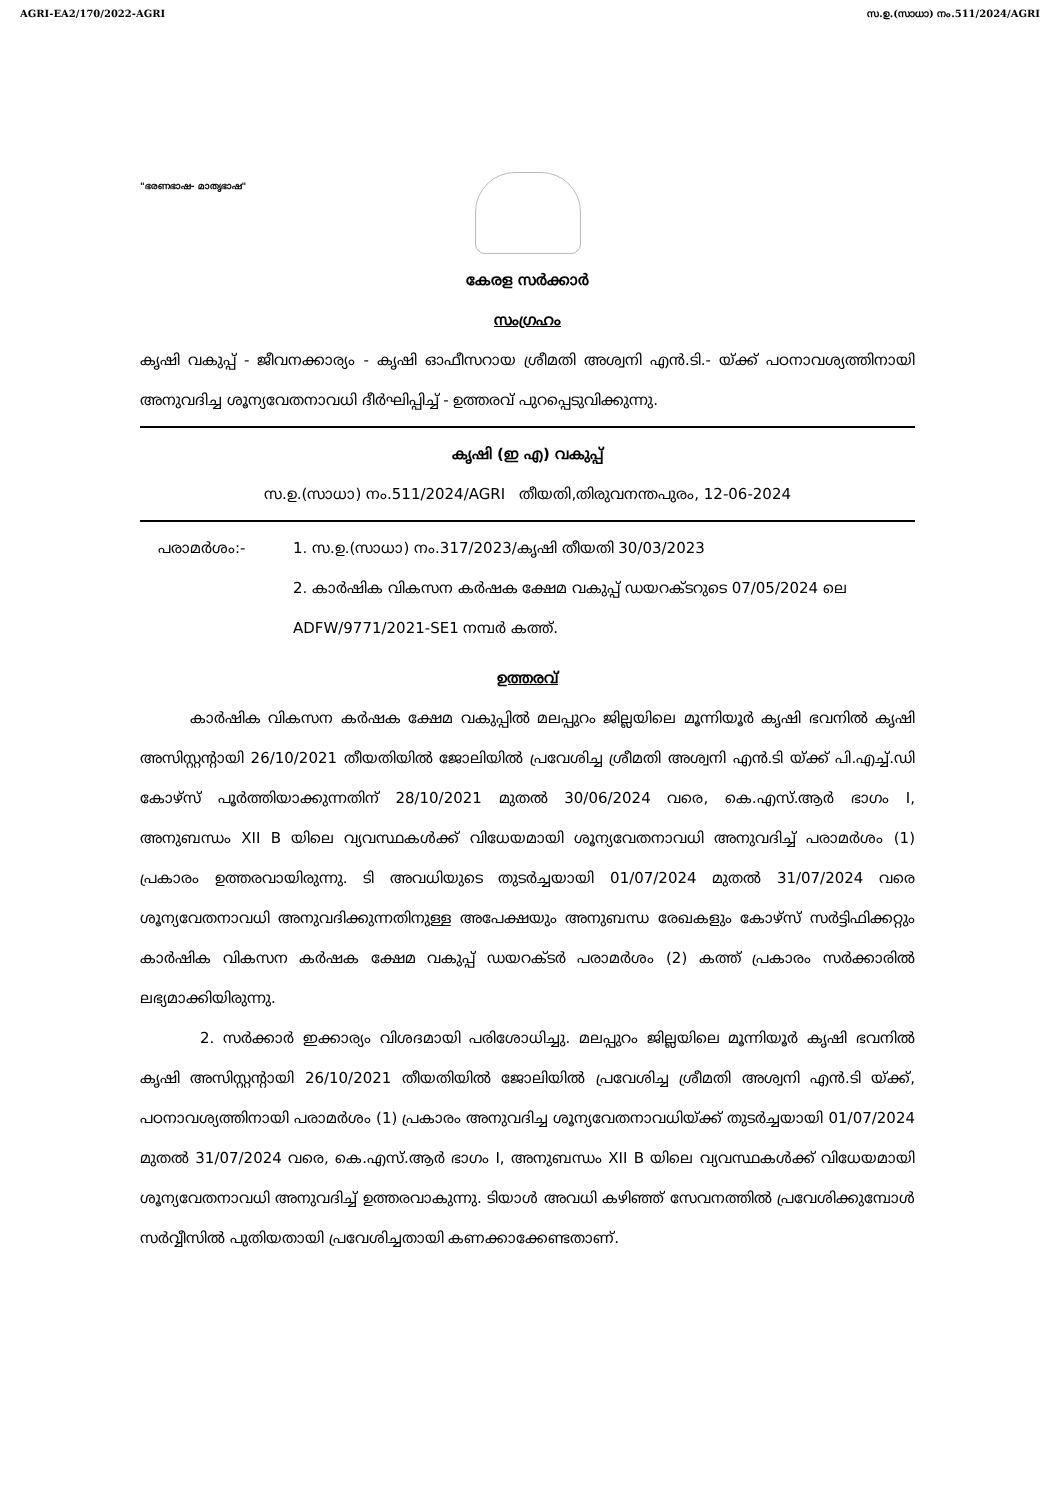AGRI-EA2/170/2022-AGRI സ.ഉ.(സാധാ) നം.511/2024/AGRI
"ഭരണഭാഷ- മാതൃഭാഷ"
കേരള സർക്കാർ
സംഗ്രഹം
കൃഷി വകുപ്പ് - ജീവനക്കാര്യം - കൃഷി ഓഫീസറായ ശ്രീമതി അശ്വനി എൻ.ടി.- യ്ക്ക് പഠനാവശ്യത്തിനായി അനുവദിച്ച ശൂന്യവേതനാവധി ദീർഘിപ്പിച്ച് - ഉത്തരവ് പുറപ്പെടുവിക്കുന്നു.
കൃഷി (ഇ എ) വകുപ്പ്
സ.ഉ.(സാധാ) നം.511/2024/AGRI തീയതി,തിരുവനന്തപുരം, 12-06-2024
പരാമർശം:- 1. സ.ഉ.(സാധാ) നം.317/2023/കൃഷി തീയതി 30/03/2023
2. കാർഷിക വികസന കർഷക ക്ഷേമ വകുപ്പ് ഡയറക്ടറുടെ 07/05/2024 ലെ ADFW/9771/2021-SE1 നമ്പർ കത്ത്.
ഉത്തരവ്
കാർഷിക വികസന കർഷക ക്ഷേമ വകുപ്പിൽ മലപ്പുറം ജില്ലയിലെ മൂന്നിയൂർ കൃഷി ഭവനിൽ കൃഷി അസിസ്റ്റന്റായി 26/10/2021 തീയതിയിൽ ജോലിയിൽ പ്രവേശിച്ച ശ്രീമതി അശ്വനി എൻ.ടി യ്ക്ക് പി.എച്ച്.ഡി കോഴ്സ് പൂർത്തിയാക്കുന്നതിന് 28/10/2021 മുതൽ 30/06/2024 വരെ, കെ.എസ്.ആർ ഭാഗം I, അനുബന്ധം XII B യിലെ വ്യവസ്ഥകൾക്ക് വിധേയമായി ശൂന്യവേതനാവധി അനുവദിച്ച് പരാമർശം (1) പ്രകാരം ഉത്തരവായിരുന്നു. ടി അവധിയുടെ തുടർച്ചയായി 01/07/2024 മുതൽ 31/07/2024 വരെ ശൂന്യവേതനാവധി അനുവദിക്കുന്നതിനുള്ള അപേക്ഷയും അനുബന്ധ രേഖകളും കോഴ്സ് സർട്ടിഫിക്കറ്റും കാർഷിക വികസന കർഷക ക്ഷേമ വകുപ്പ് ഡയറക്ടർ പരാമർശം (2) കത്ത് പ്രകാരം സർക്കാരിൽ ലഭ്യമാക്കിയിരുന്നു.
2. സർക്കാർ ഇക്കാര്യം വിശദമായി പരിശോധിച്ചു. മലപ്പുറം ജില്ലയിലെ മൂന്നിയൂർ കൃഷി ഭവനിൽ കൃഷി അസിസ്റ്റന്റായി 26/10/2021 തീയതിയിൽ ജോലിയിൽ പ്രവേശിച്ച ശ്രീമതി അശ്വനി എൻ.ടി യ്ക്ക്, പഠനാവശ്യത്തിനായി പരാമർശം (1) പ്രകാരം അനുവദിച്ച ശൂന്യവേതനാവധിയ്ക്ക് തുടർച്ചയായി 01/07/2024 മുതൽ 31/07/2024 വരെ, കെ.എസ്.ആർ ഭാഗം I, അനുബന്ധം XII B യിലെ വ്യവസ്ഥകൾക്ക് വിധേയമായി ശൂന്യവേതനാവധി അനുവദിച്ച് ഉത്തരവാകുന്നു. ടിയാൾ അവധി കഴിഞ്ഞ് സേവനത്തിൽ പ്രവേശിക്കുമ്പോൾ സർവ്വീസിൽ പുതിയതായി പ്രവേശിച്ചതായി കണക്കാക്കേണ്ടതാണ്.